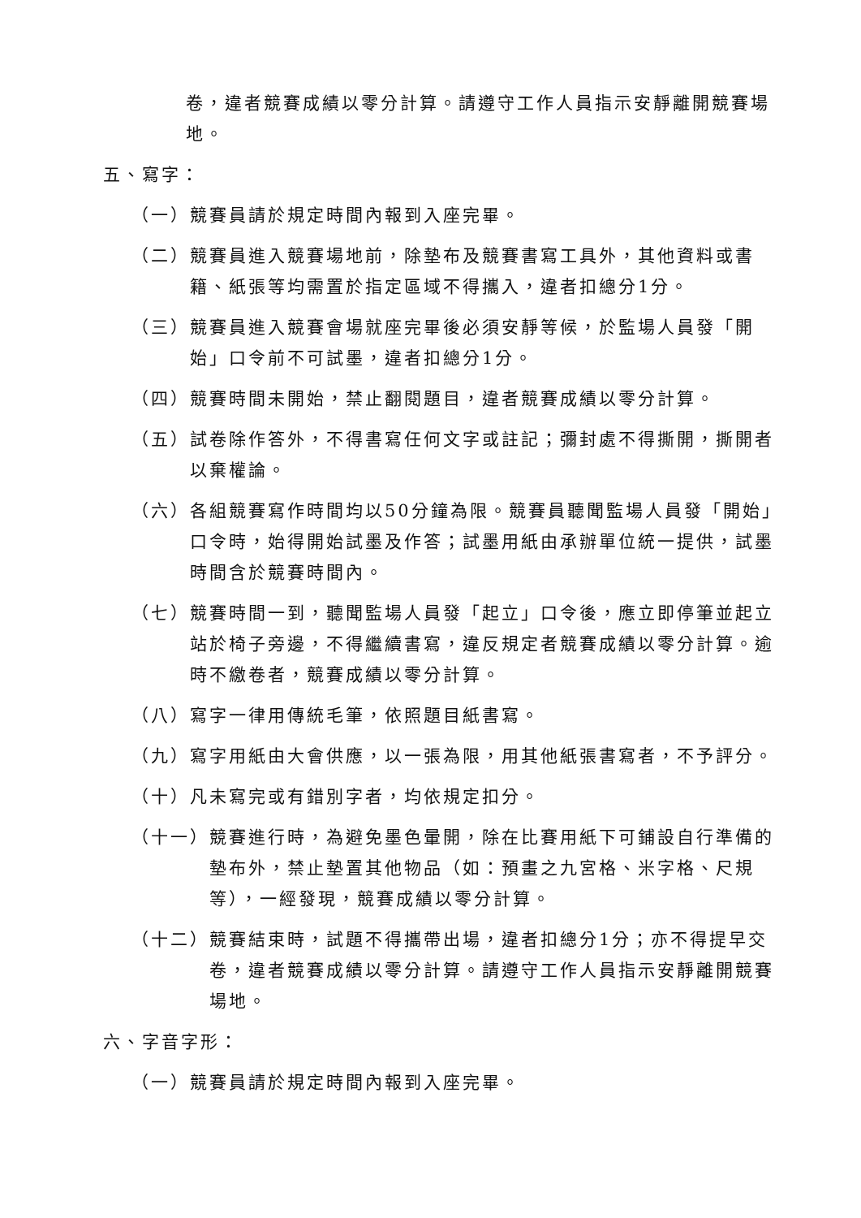卷，違者競賽成績以零分計算。請遵守工作人員指示安靜離開競賽場地。
五、寫字：
（一） 競賽員請於規定時間內報到入座完畢。
（二） 競賽員進入競賽場地前，除墊布及競賽書寫工具外，其他資料或書籍、紙張等均需置於指定區域不得攜入，違者扣總分1分。
（三） 競賽員進入競賽會場就座完畢後必須安靜等候，於監場人員發「開始」口令前不可試墨，違者扣總分1分。
（四） 競賽時間未開始，禁止翻閱題目，違者競賽成績以零分計算。
（五） 試卷除作答外，不得書寫任何文字或註記；彌封處不得撕開，撕開者以棄權論。
（六） 各組競賽寫作時間均以50分鐘為限。競賽員聽聞監場人員發「開始」口令時，始得開始試墨及作答；試墨用紙由承辦單位統一提供，試墨時間含於競賽時間內。
（七） 競賽時間一到，聽聞監場人員發「起立」口令後，應立即停筆並起立站於椅子旁邊，不得繼續書寫，違反規定者競賽成績以零分計算。逾時不繳卷者，競賽成績以零分計算。
（八） 寫字一律用傳統毛筆，依照題目紙書寫。
（九） 寫字用紙由大會供應，以一張為限，用其他紙張書寫者，不予評分。
（十） 凡未寫完或有錯別字者，均依規定扣分。
（十一） 競賽進行時，為避免墨色暈開，除在比賽用紙下可鋪設自行準備的墊布外，禁止墊置其他物品（如：預畫之九宮格、米字格、尺規等），一經發現，競賽成績以零分計算。
（十二） 競賽結束時，試題不得攜帶出場，違者扣總分1分；亦不得提早交卷，違者競賽成績以零分計算。請遵守工作人員指示安靜離開競賽場地。
六、字音字形：
（一） 競賽員請於規定時間內報到入座完畢。